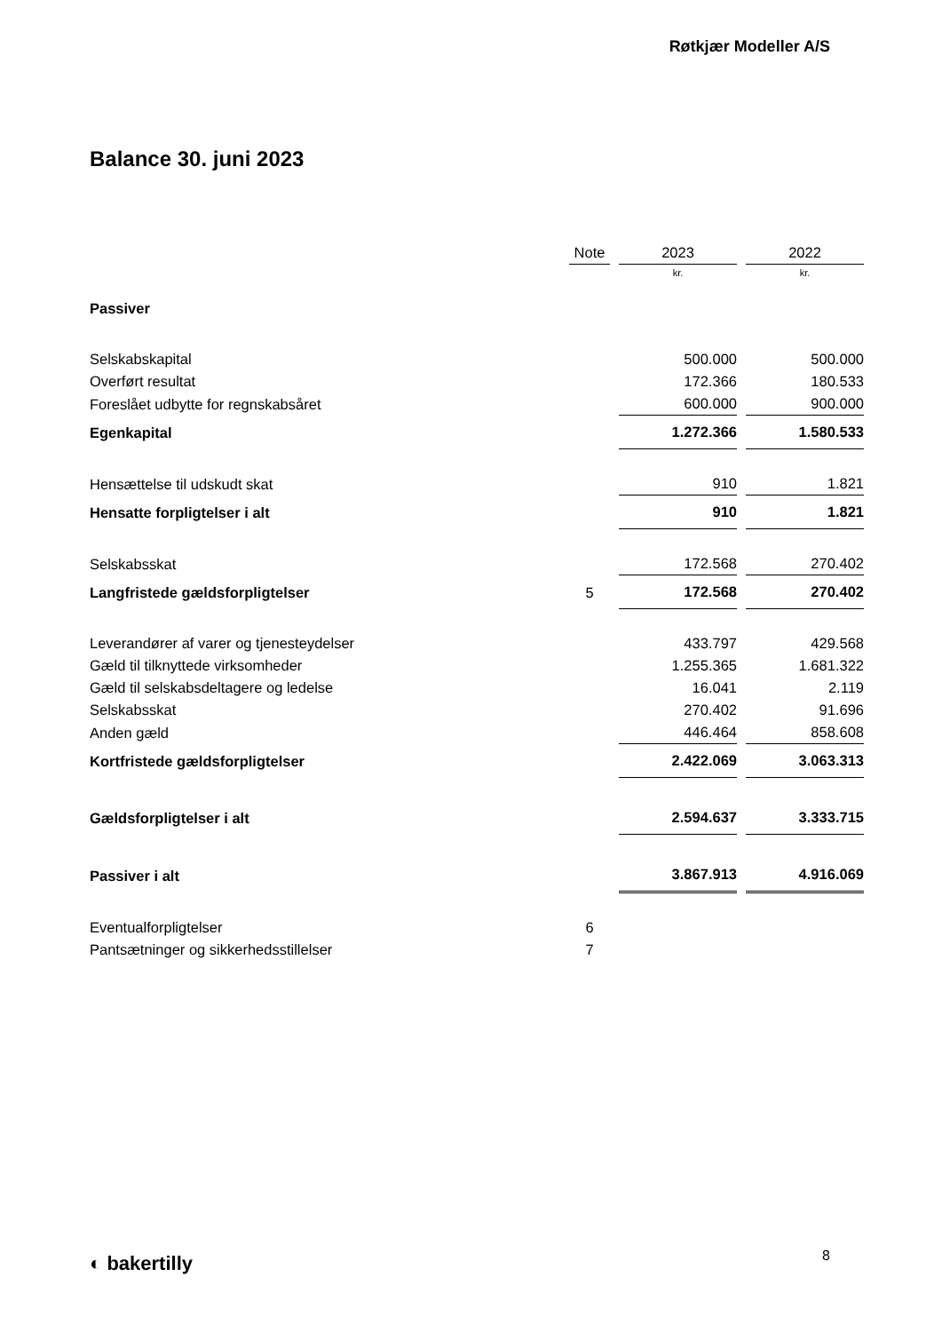Røtkjær Modeller A/S
Balance 30. juni 2023
| | Note | 2023 | 2022 |
| --- | --- | --- | --- |
| | | kr. | kr. |
| Passiver | | | |
| Selskabskapital | | 500.000 | 500.000 |
| Overført resultat | | 172.366 | 180.533 |
| Foreslået udbytte for regnskabsåret | | 600.000 | 900.000 |
| Egenkapital | | 1.272.366 | 1.580.533 |
| Hensættelse til udskudt skat | | 910 | 1.821 |
| Hensatte forpligtelser i alt | | 910 | 1.821 |
| Selskabsskat | | 172.568 | 270.402 |
| Langfristede gældsforpligtelser | 5 | 172.568 | 270.402 |
| Leverandører af varer og tjenesteydelser | | 433.797 | 429.568 |
| Gæld til tilknyttede virksomheder | | 1.255.365 | 1.681.322 |
| Gæld til selskabsdeltagere og ledelse | | 16.041 | 2.119 |
| Selskabsskat | | 270.402 | 91.696 |
| Anden gæld | | 446.464 | 858.608 |
| Kortfristede gældsforpligtelser | | 2.422.069 | 3.063.313 |
| Gældsforpligtelser i alt | | 2.594.637 | 3.333.715 |
| Passiver i alt | | 3.867.913 | 4.916.069 |
| Eventualforpligtelser | 6 | | |
| Pantsætninger og sikkerhedsstillelser | 7 | | |
◐ bakertilly 8